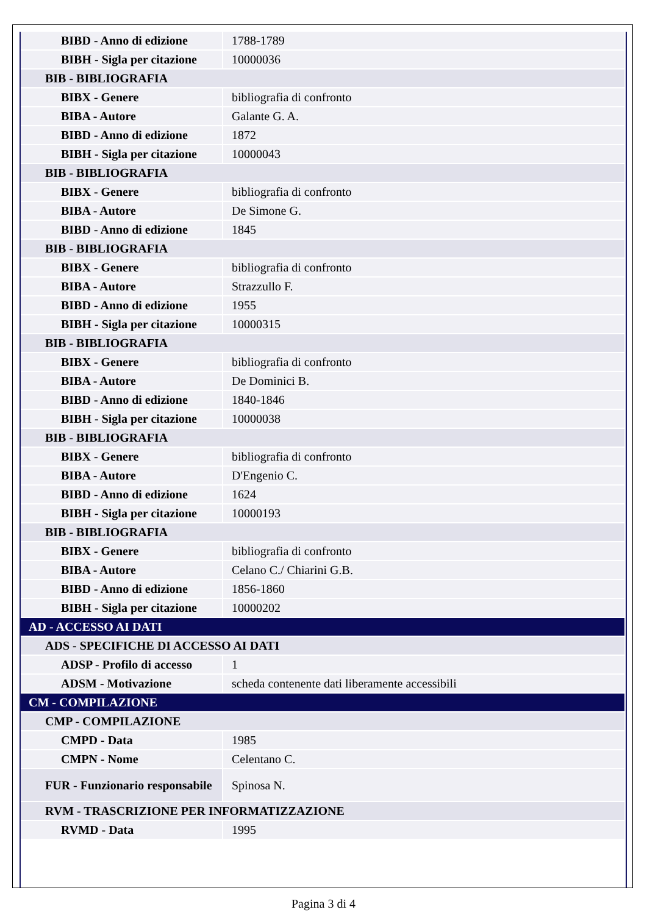| BIBD - Anno di edizione | 1788-1789 |
| BIBH - Sigla per citazione | 10000036 |
| BIB - BIBLIOGRAFIA | |
| BIBX - Genere | bibliografia di confronto |
| BIBA - Autore | Galante G. A. |
| BIBD - Anno di edizione | 1872 |
| BIBH - Sigla per citazione | 10000043 |
| BIB - BIBLIOGRAFIA | |
| BIBX - Genere | bibliografia di confronto |
| BIBA - Autore | De Simone G. |
| BIBD - Anno di edizione | 1845 |
| BIB - BIBLIOGRAFIA | |
| BIBX - Genere | bibliografia di confronto |
| BIBA - Autore | Strazzullo F. |
| BIBD - Anno di edizione | 1955 |
| BIBH - Sigla per citazione | 10000315 |
| BIB - BIBLIOGRAFIA | |
| BIBX - Genere | bibliografia di confronto |
| BIBA - Autore | De Dominici B. |
| BIBD - Anno di edizione | 1840-1846 |
| BIBH - Sigla per citazione | 10000038 |
| BIB - BIBLIOGRAFIA | |
| BIBX - Genere | bibliografia di confronto |
| BIBA - Autore | D'Engenio C. |
| BIBD - Anno di edizione | 1624 |
| BIBH - Sigla per citazione | 10000193 |
| BIB - BIBLIOGRAFIA | |
| BIBX - Genere | bibliografia di confronto |
| BIBA - Autore | Celano C./ Chiarini G.B. |
| BIBD - Anno di edizione | 1856-1860 |
| BIBH - Sigla per citazione | 10000202 |
| AD - ACCESSO AI DATI | |
| ADS - SPECIFICHE DI ACCESSO AI DATI | |
| ADSP - Profilo di accesso | 1 |
| ADSM - Motivazione | scheda contenente dati liberamente accessibili |
| CM - COMPILAZIONE | |
| CMP - COMPILAZIONE | |
| CMPD - Data | 1985 |
| CMPN - Nome | Celentano C. |
| FUR - Funzionario responsabile | Spinosa N. |
| RVM - TRASCRIZIONE PER INFORMATIZZAZIONE | |
| RVMD - Data | 1995 |
Pagina 3 di 4